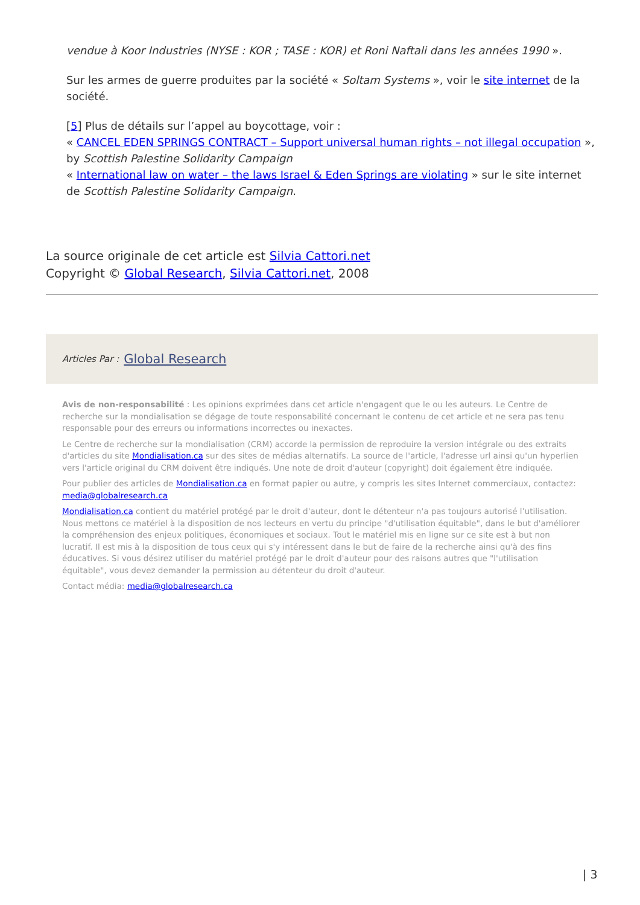vendue à Koor Industries (NYSE : KOR ; TASE : KOR) et Roni Naftali dans les années 1990 ».
Sur les armes de guerre produites par la société « Soltam Systems », voir le site internet de la société.
[5] Plus de détails sur l’appel au boycottage, voir :
« CANCEL EDEN SPRINGS CONTRACT – Support universal human rights – not illegal occupation », by Scottish Palestine Solidarity Campaign
« International law on water – the laws Israel & Eden Springs are violating » sur le site internet de Scottish Palestine Solidarity Campaign.
La source originale de cet article est Silvia Cattori.net
Copyright © Global Research, Silvia Cattori.net, 2008
Articles Par : Global Research
Avis de non-responsabilité : Les opinions exprimées dans cet article n'engagent que le ou les auteurs. Le Centre de recherche sur la mondialisation se dégage de toute responsabilité concernant le contenu de cet article et ne sera pas tenu responsable pour des erreurs ou informations incorrectes ou inexactes.
Le Centre de recherche sur la mondialisation (CRM) accorde la permission de reproduire la version intégrale ou des extraits d'articles du site Mondialisation.ca sur des sites de médias alternatifs. La source de l'article, l'adresse url ainsi qu'un hyperlien vers l'article original du CRM doivent être indiqués. Une note de droit d'auteur (copyright) doit également être indiquée.
Pour publier des articles de Mondialisation.ca en format papier ou autre, y compris les sites Internet commerciaux, contactez: media@globalresearch.ca
Mondialisation.ca contient du matériel protégé par le droit d'auteur, dont le détenteur n'a pas toujours autorisé l’utilisation. Nous mettons ce matériel à la disposition de nos lecteurs en vertu du principe "d'utilisation équitable", dans le but d'améliorer la compréhension des enjeux politiques, économiques et sociaux. Tout le matériel mis en ligne sur ce site est à but non lucratif. Il est mis à la disposition de tous ceux qui s'y intéressent dans le but de faire de la recherche ainsi qu'à des fins éducatives. Si vous désirez utiliser du matériel protégé par le droit d'auteur pour des raisons autres que "l'utilisation équitable", vous devez demander la permission au détenteur du droit d'auteur.
Contact média: media@globalresearch.ca
| 3